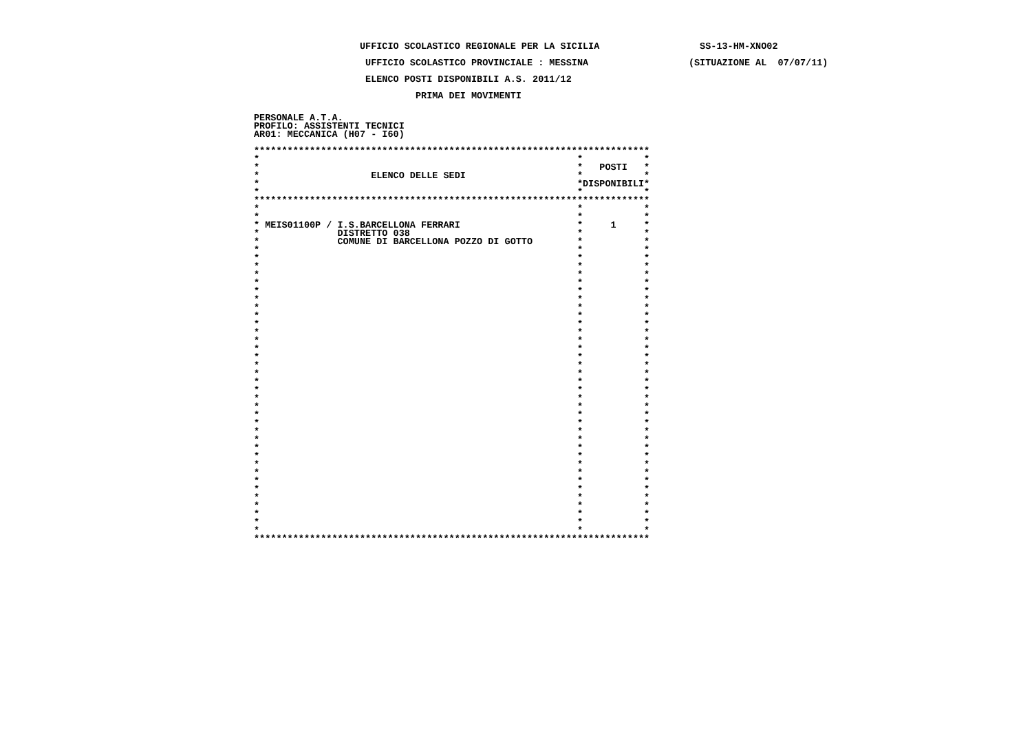UFFICIO SCOLASTICO REGIONALE PER LA SICILIA                  SS-13-HM-XNO02
                    UFFICIO SCOLASTICO PROVINCIALE : MESSINA                  (SITUAZIONE AL  07/07/11)
                    ELENCO POSTI DISPONIBILI A.S. 2011/12
                             PRIMA DEI MOVIMENTI
PERSONALE A.T.A.
PROFILO: ASSISTENTI TECNICI
AR01: MECCANICA (H07 - I60)
***********************************************************************
*                                                         *           *
*                                                         *   POSTI   *
*                    ELENCO DELLE SEDI                    *           *
*                                                         *DISPONIBILI*
*                                                         *           *
***********************************************************************
*                                                         *           *
*                                                         *           *
* MEIS01100P / I.S.BARCELLONA FERRARI                     *     1     *
*              DISTRETTO 038                              *           *
*              COMUNE DI BARCELLONA POZZO DI GOTTO        *           *
*                                                         *           *
*                                                         *           *
*                                                         *           *
*                                                         *           *
*                                                         *           *
*                                                         *           *
*                                                         *           *
*                                                         *           *
*                                                         *           *
*                                                         *           *
*                                                         *           *
*                                                         *           *
*                                                         *           *
*                                                         *           *
*                                                         *           *
*                                                         *           *
*                                                         *           *
*                                                         *           *
*                                                         *           *
*                                                         *           *
*                                                         *           *
*                                                         *           *
*                                                         *           *
*                                                         *           *
*                                                         *           *
*                                                         *           *
*                                                         *           *
*                                                         *           *
*                                                         *           *
*                                                         *           *
*                                                         *           *
*                                                         *           *
*                                                         *           *
*                                                         *           *
*                                                         *           *
***********************************************************************